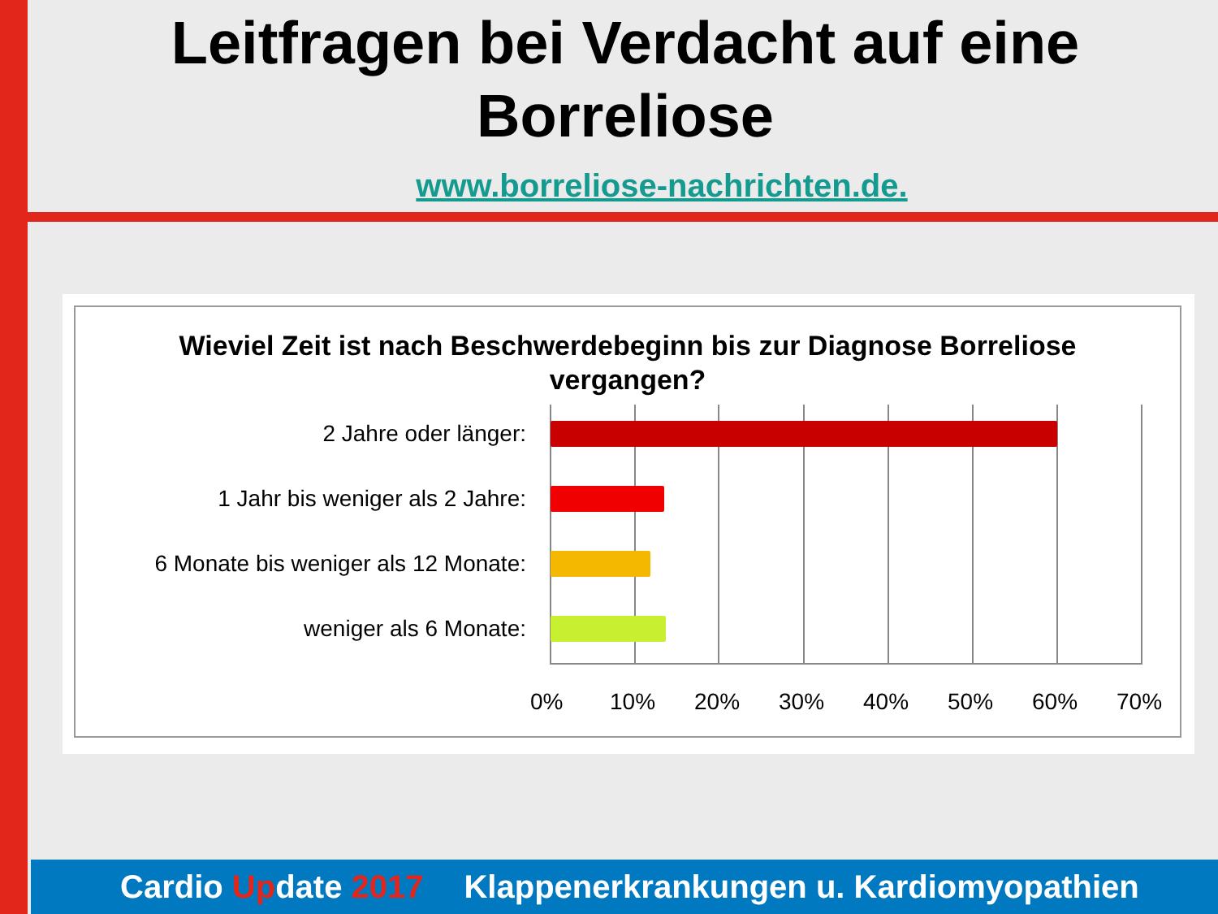Leitfragen bei Verdacht auf eine
Borreliose
www.borreliose-nachrichten.de.
Wieviel Zeit ist nach Beschwerdebeginn bis zur Diagnose Borreliose
vergangen?
2 Jahre oder länger:
1 Jahr bis weniger als 2 Jahre:
6 Monate bis weniger als 12 Monate:
weniger als 6 Monate:
0% 10% 20% 30% 40% 50% 60% 70%
Cardio Update 2017 Klappenerkrankungen u. Kardiomyopathien